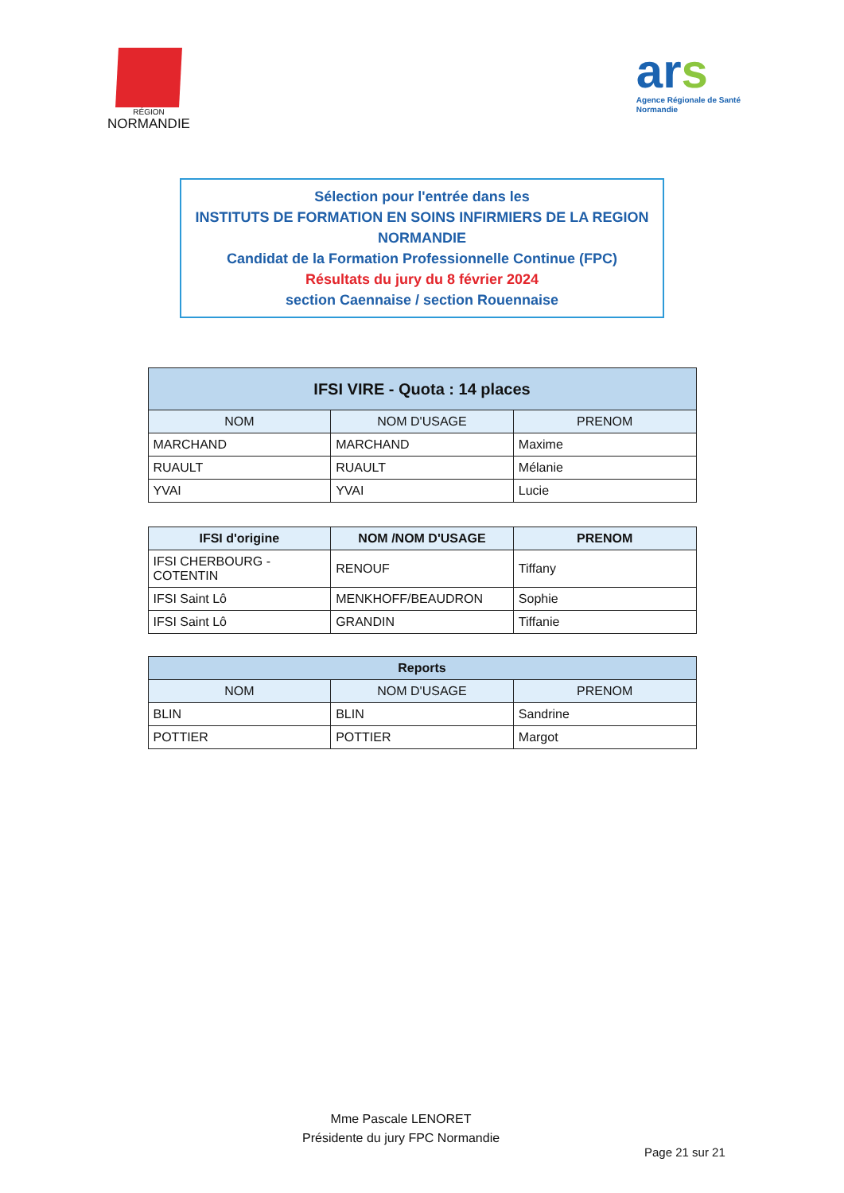RÉGION
NORMANDIE
ars
Agence Régionale de Santé
Normandie
Sélection pour l'entrée dans les
INSTITUTS DE FORMATION EN SOINS INFIRMIERS DE LA REGION NORMANDIE
Candidat de la Formation Professionnelle Continue (FPC)
Résultats du jury du 8 février 2024
section Caennaise / section Rouennaise
| IFSI VIRE - Quota : 14 places | | |
| --- | --- | --- |
| NOM | NOM D'USAGE | PRENOM |
| MARCHAND | MARCHAND | Maxime |
| RUAULT | RUAULT | Mélanie |
| YVAI | YVAI | Lucie |
| IFSI d'origine | NOM /NOM D'USAGE | PRENOM |
| --- | --- | --- |
| IFSI CHERBOURG - COTENTIN | RENOUF | Tiffany |
| IFSI Saint Lô | MENKHOFF/BEAUDRON | Sophie |
| IFSI Saint Lô | GRANDIN | Tiffanie |
| Reports | | |
| --- | --- | --- |
| NOM | NOM D'USAGE | PRENOM |
| BLIN | BLIN | Sandrine |
| POTTIER | POTTIER | Margot |
Mme Pascale LENORET
Présidente du jury FPC Normandie
Page 21 sur 21